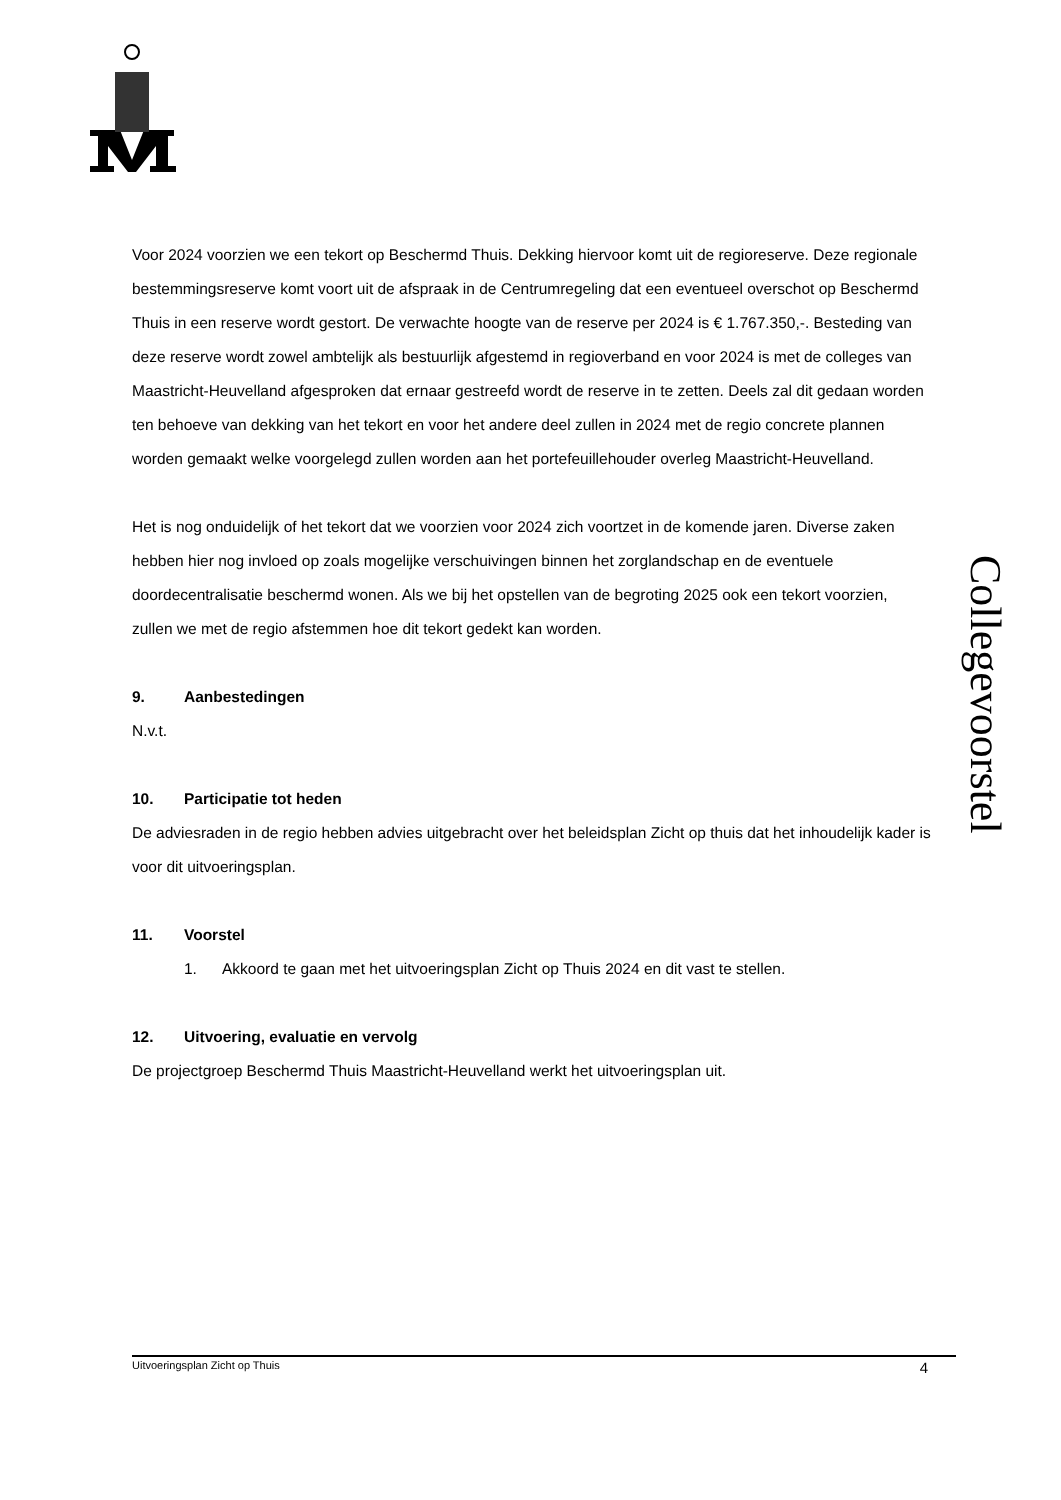Voor 2024 voorzien we een tekort op Beschermd Thuis. Dekking hiervoor komt uit de regioreserve. Deze regionale bestemmingsreserve komt voort uit de afspraak in de Centrumregeling dat een eventueel overschot op Beschermd Thuis in een reserve wordt gestort. De verwachte hoogte van de reserve per 2024 is € 1.767.350,-. Besteding van deze reserve wordt zowel ambtelijk als bestuurlijk afgestemd in regioverband en voor 2024 is met de colleges van Maastricht-Heuvelland afgesproken dat ernaar gestreefd wordt de reserve in te zetten. Deels zal dit gedaan worden ten behoeve van dekking van het tekort en voor het andere deel zullen in 2024 met de regio concrete plannen worden gemaakt welke voorgelegd zullen worden aan het portefeuillehouder overleg Maastricht-Heuvelland.
Het is nog onduidelijk of het tekort dat we voorzien voor 2024 zich voortzet in de komende jaren. Diverse zaken hebben hier nog invloed op zoals mogelijke verschuivingen binnen het zorglandschap en de eventuele doordecentralisatie beschermd wonen. Als we bij het opstellen van de begroting 2025 ook een tekort voorzien, zullen we met de regio afstemmen hoe dit tekort gedekt kan worden.
9. Aanbestedingen
N.v.t.
10. Participatie tot heden
De adviesraden in de regio hebben advies uitgebracht over het beleidsplan Zicht op thuis dat het inhoudelijk kader is voor dit uitvoeringsplan.
11. Voorstel
1. Akkoord te gaan met het uitvoeringsplan Zicht op Thuis 2024 en dit vast te stellen.
12. Uitvoering, evaluatie en vervolg
De projectgroep Beschermd Thuis Maastricht-Heuvelland werkt het uitvoeringsplan uit.
Collegevoorstel
Uitvoeringsplan Zicht op Thuis 4